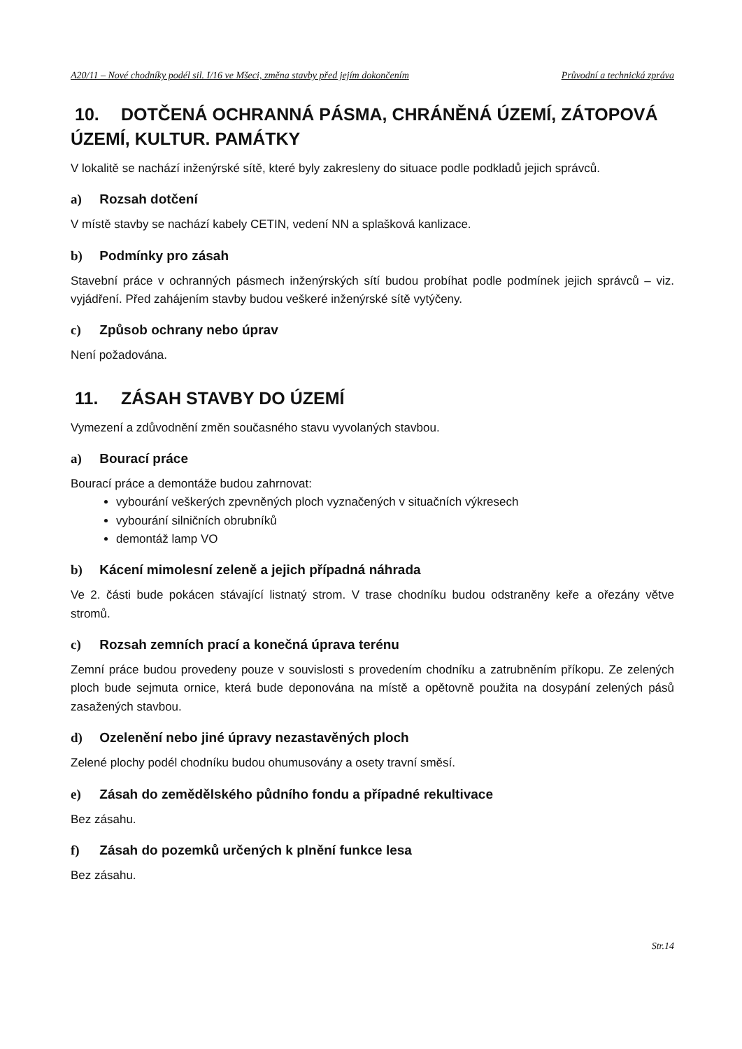A20/11 – Nové chodníky podél sil. I/16 ve Mšeci, změna stavby před jejím dokončením Průvodní a technická zpráva
10. DOTČENÁ OCHRANNÁ PÁSMA, CHRÁNĚNÁ ÚZEMÍ, ZÁTOPOVÁ ÚZEMÍ, KULTUR. PAMÁTKY
V lokalitě se nachází inženýrské sítě, které byly zakresleny do situace podle podkladů jejich správců.
a) Rozsah dotčení
V místě stavby se nachází kabely CETIN, vedení NN a splašková kanlizace.
b) Podmínky pro zásah
Stavební práce v ochranných pásmech inženýrských sítí budou probíhat podle podmínek jejich správců – viz. vyjádření. Před zahájením stavby budou veškeré inženýrské sítě vytýčeny.
c) Způsob ochrany nebo úprav
Není požadována.
11. ZÁSAH STAVBY DO ÚZEMÍ
Vymezení a zdůvodnění změn současného stavu vyvolaných stavbou.
a) Bourací práce
Bourací práce a demontáže budou zahrnovat:
vybourání veškerých zpevněných ploch vyznačených v situačních výkresech
vybourání silničních obrubníků
demontáž lamp VO
b) Kácení mimolesní zeleně a jejich případná náhrada
Ve 2. části bude pokácen stávající listnatý strom. V trase chodníku budou odstraněny keře a ořezány větve stromů.
c) Rozsah zemních prací a konečná úprava terénu
Zemní práce budou provedeny pouze v souvislosti s provedením chodníku a zatrubněním příkopu. Ze zelených ploch bude sejmuta ornice, která bude deponována na místě a opětovně použita na dosypání zelených pásů zasažených stavbou.
d) Ozelenění nebo jiné úpravy nezastavěných ploch
Zelené plochy podél chodníku budou ohumusovány a osety travní směsí.
e) Zásah do zemědělského půdního fondu a případné rekultivace
Bez zásahu.
f) Zásah do pozemků určených k plnění funkce lesa
Bez zásahu.
Str.14